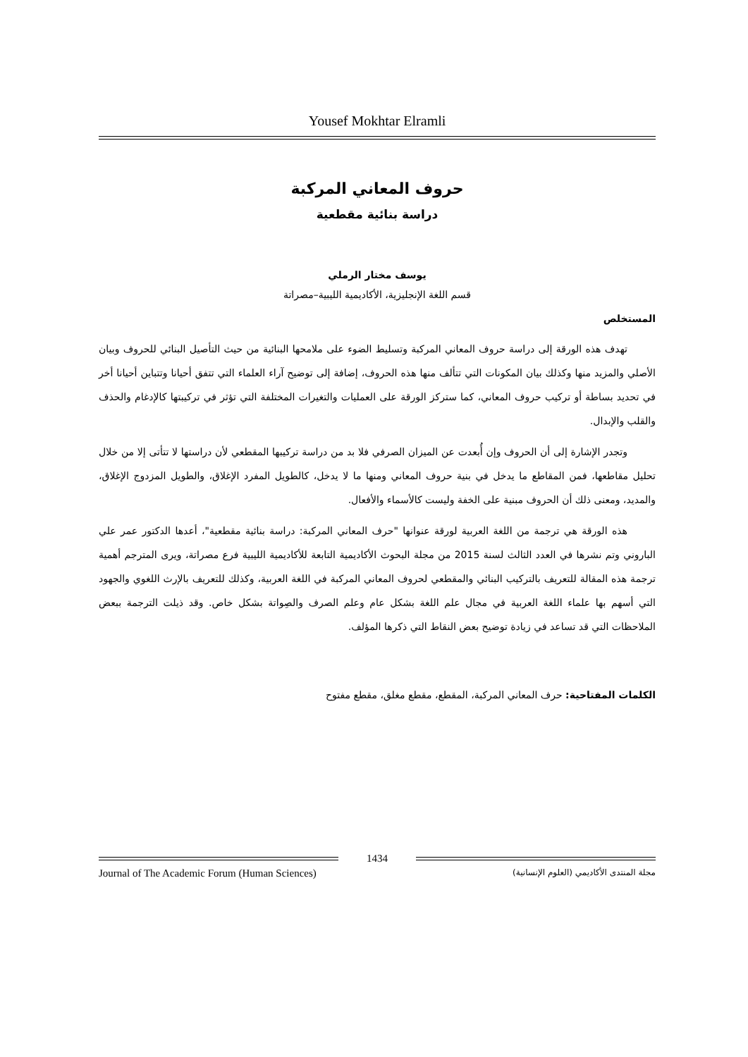Yousef Mokhtar Elramli
حروف المعاني المركبة
دراسة بنائية مقطعية
يوسف مختار الرملي
قسم اللغة الإنجليزية، الأكاديمية الليبية–مصراتة
المستخلص
تهدف هذه الورقة إلى دراسة حروف المعاني المركبة وتسليط الضوء على ملامحها البنائية من حيث التأصيل البنائي للحروف وبيان الأصلي والمزيد منها وكذلك بيان المكونات التي تتألف منها هذه الحروف، إضافة إلى توضيح آراء العلماء التي تتفق أحيانا وتتباين أحيانا أخر في تحديد بساطة أو تركيب حروف المعاني، كما ستركز الورقة على العمليات والتغيرات المختلفة التي تؤثر في تركيبتها كالإدغام والحذف والقلب والإبدال.
وتجدر الإشارة إلى أن الحروف وإن أُبعدت عن الميزان الصرفي فلا بد من دراسة تركيبها المقطعي لأن دراستها لا تتأتى إلا من خلال تحليل مقاطعها، فمن المقاطع ما يدخل في بنية حروف المعاني ومنها ما لا يدخل، كالطويل المفرد الإغلاق، والطويل المزدوج الإغلاق، والمديد، ومعنى ذلك أن الحروف مبنية على الخفة وليست كالأسماء والأفعال.
هذه الورقة هي ترجمة من اللغة العربية لورقة عنوانها "حرف المعاني المركبة: دراسة بنائية مقطعية"، أعدها الدكتور عمر علي الباروني وتم نشرها في العدد الثالث لسنة 2015 من مجلة البحوث الأكاديمية التابعة للأكاديمية الليبية فرع مصراتة، ويرى المترجم أهمية ترجمة هذه المقالة للتعريف بالتركيب البنائي والمقطعي لحروف المعاني المركبة في اللغة العربية، وكذلك للتعريف بالإرث اللغوي والجهود التي أسهم بها علماء اللغة العربية في مجال علم اللغة بشكل عام وعلم الصرف والصِواتة بشكل خاص. وقد ذيلت الترجمة ببعض الملاحظات التي قد تساعد في زيادة توضيح بعض النقاط التي ذكرها المؤلف.
الكلمات المفتاحية: حرف المعاني المركبة، المقطع، مقطع مغلق، مقطع مفتوح
1434
Journal of The Academic Forum (Human Sciences) مجلة المنتدى الأكاديمي (العلوم الإنسانية)